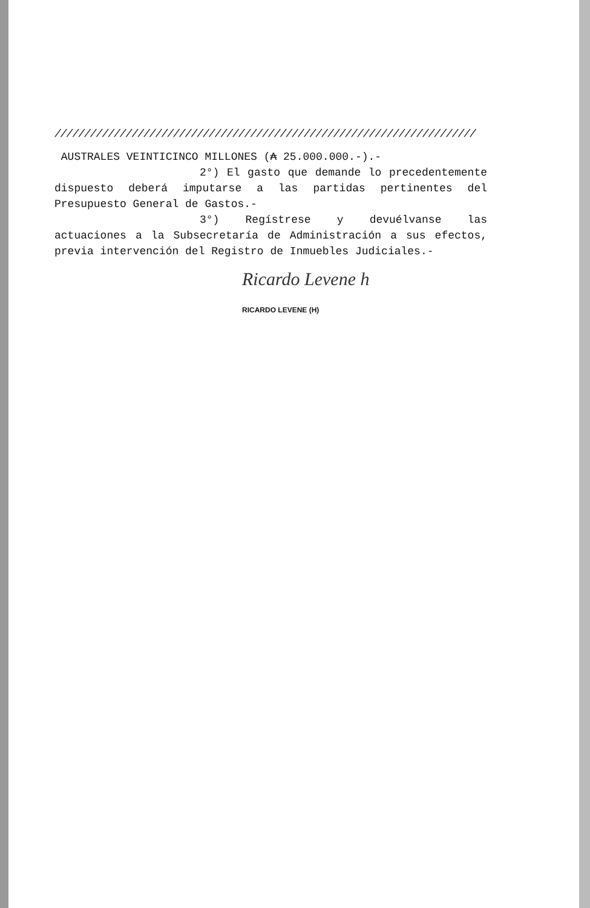///////////////////////////////////////////////////////////////////////
AUSTRALES VEINTICINCO MILLONES (₳ 25.000.000.-).-
2°) El gasto que demande lo precedentemente dispuesto deberá imputarse a las partidas pertinentes del Presupuesto General de Gastos.-
3°) Regístrese y devuélvanse las actuaciones a la Subsecretaría de Administración a sus efectos, previa intervención del Registro de Inmuebles Judiciales.-
Ricardo Levene h
RICARDO LEVENE (H)